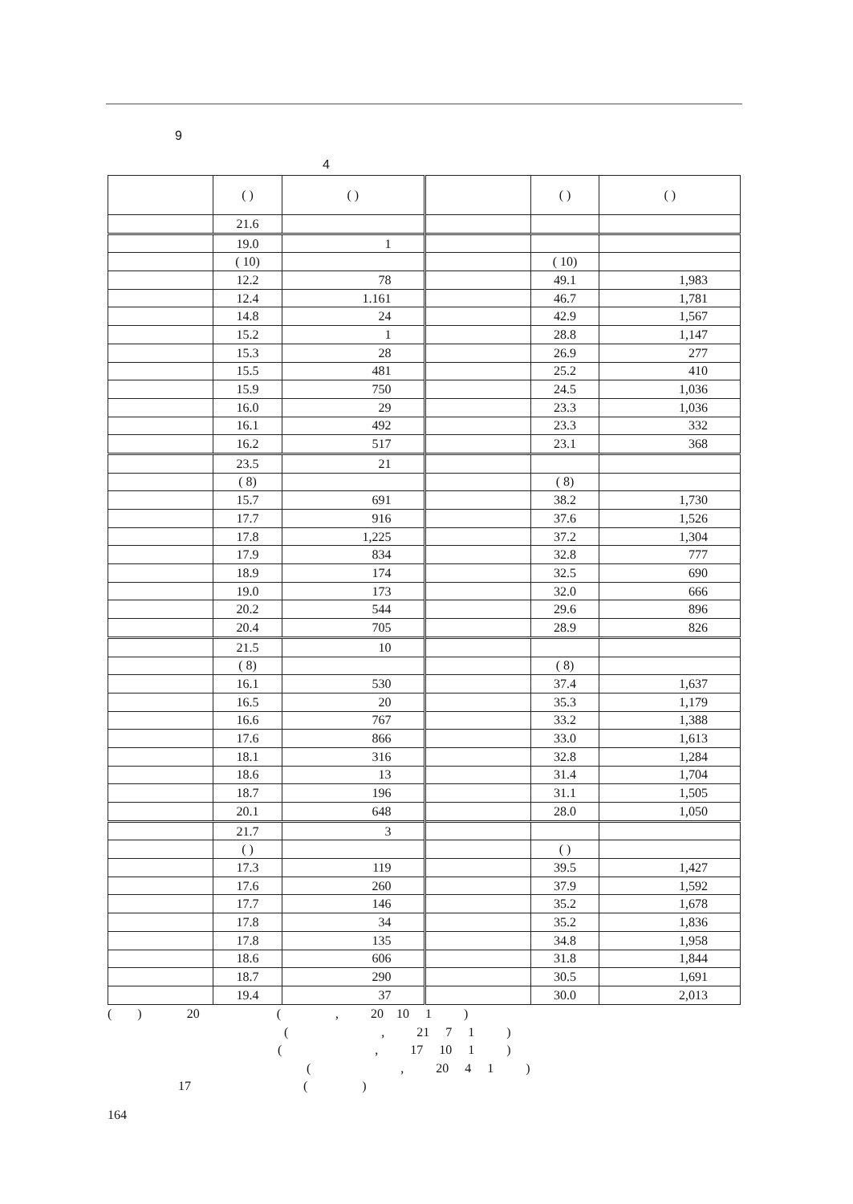9
4
| | ( ) | ( ) | | ( ) | ( ) |
| | 21.6 | | | | |
| | 19.0 | 1 | | | |
| | ( 10) | | | ( 10) | |
| | 12.2 | 78 | | 49.1 | 1,983 |
| | 12.4 | 1.161 | | 46.7 | 1,781 |
| | 14.8 | 24 | | 42.9 | 1,567 |
| | 15.2 | 1 | | 28.8 | 1,147 |
| | 15.3 | 28 | | 26.9 | 277 |
| | 15.5 | 481 | | 25.2 | 410 |
| | 15.9 | 750 | | 24.5 | 1,036 |
| | 16.0 | 29 | | 23.3 | 1,036 |
| | 16.1 | 492 | | 23.3 | 332 |
| | 16.2 | 517 | | 23.1 | 368 |
| | 23.5 | 21 | | | |
| | ( 8) | | | ( 8) | |
| | 15.7 | 691 | | 38.2 | 1,730 |
| | 17.7 | 916 | | 37.6 | 1,526 |
| | 17.8 | 1,225 | | 37.2 | 1,304 |
| | 17.9 | 834 | | 32.8 | 777 |
| | 18.9 | 174 | | 32.5 | 690 |
| | 19.0 | 173 | | 32.0 | 666 |
| | 20.2 | 544 | | 29.6 | 896 |
| | 20.4 | 705 | | 28.9 | 826 |
| | 21.5 | 10 | | | |
| | ( 8) | | | ( 8) | |
| | 16.1 | 530 | | 37.4 | 1,637 |
| | 16.5 | 20 | | 35.3 | 1,179 |
| | 16.6 | 767 | | 33.2 | 1,388 |
| | 17.6 | 866 | | 33.0 | 1,613 |
| | 18.1 | 316 | | 32.8 | 1,284 |
| | 18.6 | 13 | | 31.4 | 1,704 |
| | 18.7 | 196 | | 31.1 | 1,505 |
| | 20.1 | 648 | | 28.0 | 1,050 |
| | 21.7 | 3 | | | |
| | ( ) | | | ( ) | |
| | 17.3 | 119 | | 39.5 | 1,427 |
| | 17.6 | 260 | | 37.9 | 1,592 |
| | 17.7 | 146 | | 35.2 | 1,678 |
| | 17.8 | 34 | | 35.2 | 1,836 |
| | 17.8 | 135 | | 34.8 | 1,958 |
| | 18.6 | 606 | | 31.8 | 1,844 |
| | 18.7 | 290 | | 30.5 | 1,691 |
| | 19.4 | 37 | | 30.0 | 2,013 |
( ) 20 ( , 20 10 1 ) ( , 21 7 1 ) ( , 17 10 1 ) ( , 20 4 1 ) 17 ( )
164